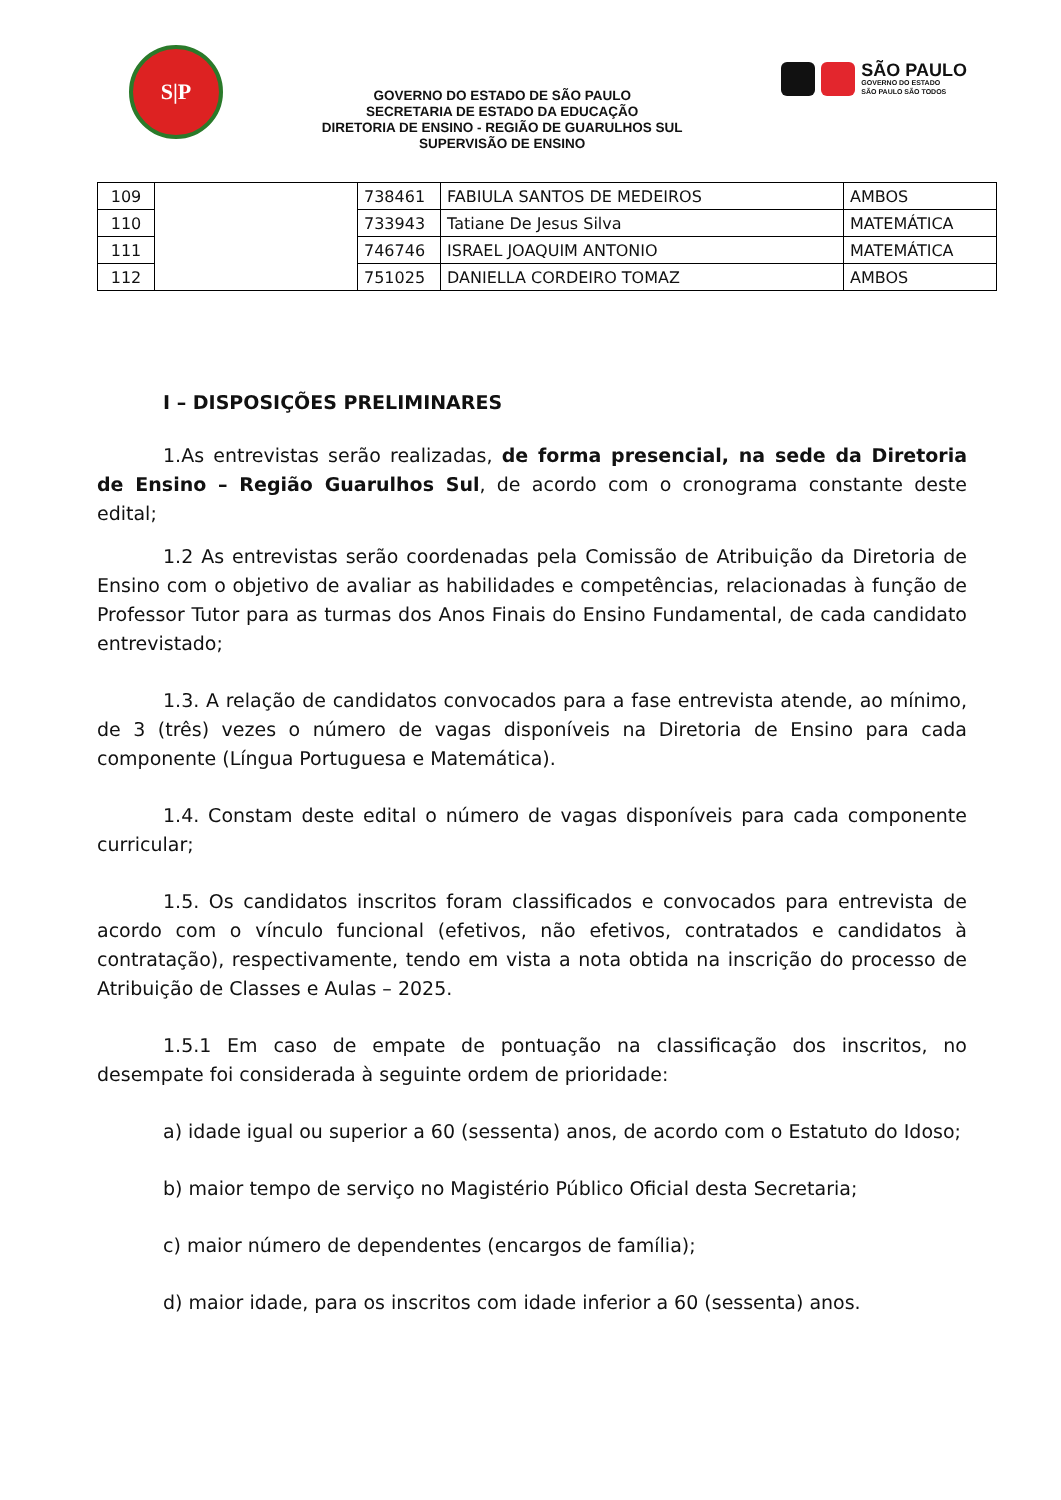S|P
GOVERNO DO ESTADO DE SÃO PAULO
SECRETARIA DE ESTADO DA EDUCAÇÃO
DIRETORIA DE ENSINO - REGIÃO DE GUARULHOS SUL
SUPERVISÃO DE ENSINO
SÃO PAULO
GOVERNO DO ESTADO
SÃO PAULO SÃO TODOS
| 109 | | 738461 | FABIULA SANTOS DE MEDEIROS | AMBOS |
| 110 | | 733943 | Tatiane De Jesus Silva | MATEMÁTICA |
| 111 | | 746746 | ISRAEL JOAQUIM ANTONIO | MATEMÁTICA |
| 112 | | 751025 | DANIELLA CORDEIRO TOMAZ | AMBOS |
I – DISPOSIÇÕES PRELIMINARES
1.As entrevistas serão realizadas, de forma presencial, na sede da Diretoria de Ensino – Região Guarulhos Sul, de acordo com o cronograma constante deste edital;
1.2 As entrevistas serão coordenadas pela Comissão de Atribuição da Diretoria de Ensino com o objetivo de avaliar as habilidades e competências, relacionadas à função de Professor Tutor para as turmas dos Anos Finais do Ensino Fundamental, de cada candidato entrevistado;
1.3. A relação de candidatos convocados para a fase entrevista atende, ao mínimo, de 3 (três) vezes o número de vagas disponíveis na Diretoria de Ensino para cada componente (Língua Portuguesa e Matemática).
1.4. Constam deste edital o número de vagas disponíveis para cada componente curricular;
1.5. Os candidatos inscritos foram classificados e convocados para entrevista de acordo com o vínculo funcional (efetivos, não efetivos, contratados e candidatos à contratação), respectivamente, tendo em vista a nota obtida na inscrição do processo de Atribuição de Classes e Aulas – 2025.
1.5.1 Em caso de empate de pontuação na classificação dos inscritos, no desempate foi considerada à seguinte ordem de prioridade:
a) idade igual ou superior a 60 (sessenta) anos, de acordo com o Estatuto do Idoso;
b) maior tempo de serviço no Magistério Público Oficial desta Secretaria;
c) maior número de dependentes (encargos de família);
d) maior idade, para os inscritos com idade inferior a 60 (sessenta) anos.